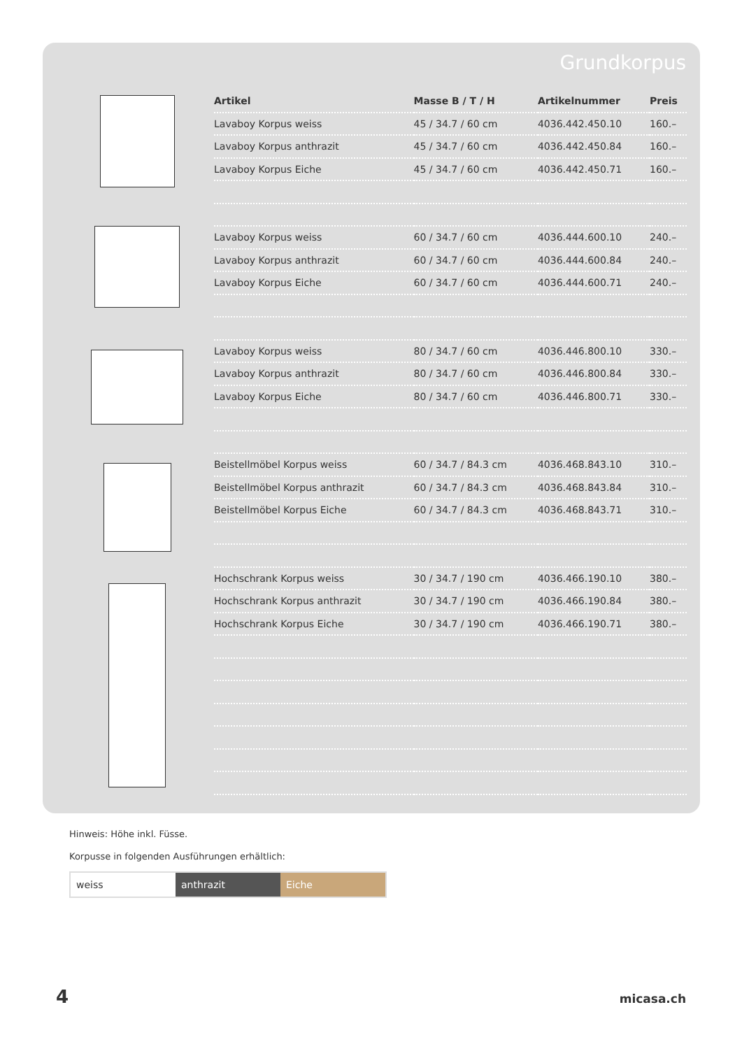Grundkorpus
| Artikel | Masse B / T / H | Artikelnummer | Preis |
| --- | --- | --- | --- |
| Lavaboy Korpus weiss | 45 / 34.7 / 60 cm | 4036.442.450.10 | 160.– |
| Lavaboy Korpus anthrazit | 45 / 34.7 / 60 cm | 4036.442.450.84 | 160.– |
| Lavaboy Korpus Eiche | 45 / 34.7 / 60 cm | 4036.442.450.71 | 160.– |
| Lavaboy Korpus weiss | 60 / 34.7 / 60 cm | 4036.444.600.10 | 240.– |
| Lavaboy Korpus anthrazit | 60 / 34.7 / 60 cm | 4036.444.600.84 | 240.– |
| Lavaboy Korpus Eiche | 60 / 34.7 / 60 cm | 4036.444.600.71 | 240.– |
| Lavaboy Korpus weiss | 80 / 34.7 / 60 cm | 4036.446.800.10 | 330.– |
| Lavaboy Korpus anthrazit | 80 / 34.7 / 60 cm | 4036.446.800.84 | 330.– |
| Lavaboy Korpus Eiche | 80 / 34.7 / 60 cm | 4036.446.800.71 | 330.– |
| Beistellmöbel Korpus weiss | 60 / 34.7 / 84.3 cm | 4036.468.843.10 | 310.– |
| Beistellmöbel Korpus anthrazit | 60 / 34.7 / 84.3 cm | 4036.468.843.84 | 310.– |
| Beistellmöbel Korpus Eiche | 60 / 34.7 / 84.3 cm | 4036.468.843.71 | 310.– |
| Hochschrank Korpus weiss | 30 / 34.7 / 190 cm | 4036.466.190.10 | 380.– |
| Hochschrank Korpus anthrazit | 30 / 34.7 / 190 cm | 4036.466.190.84 | 380.– |
| Hochschrank Korpus Eiche | 30 / 34.7 / 190 cm | 4036.466.190.71 | 380.– |
Hinweis: Höhe inkl. Füsse.
Korpusse in folgenden Ausführungen erhältlich:
weiss anthrazit Eiche
4 micasa.ch